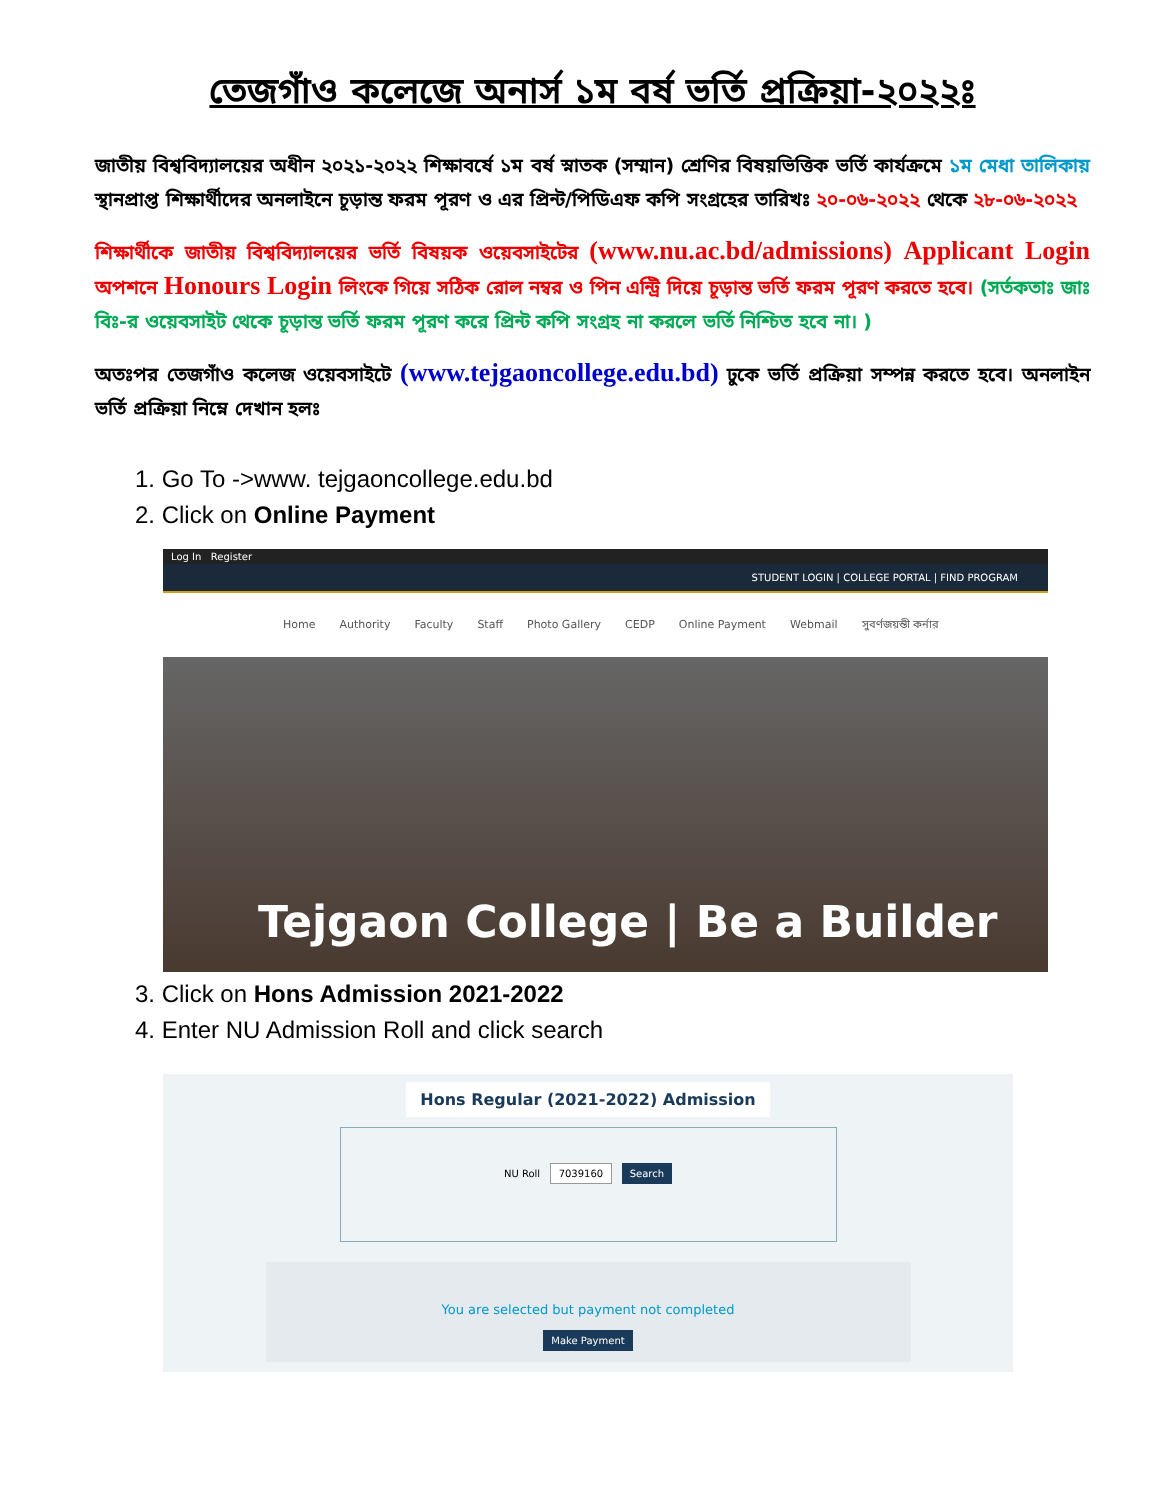তেজগাঁও কলেজে অনার্স ১ম বর্ষ ভর্তি প্রক্রিয়া-২০২২ঃ
জাতীয় বিশ্ববিদ্যালয়ের অধীন ২০২১-২০২২ শিক্ষাবর্ষে ১ম বর্ষ স্নাতক (সম্মান) শ্রেণির বিষয়ভিত্তিক ভর্তি কার্যক্রমে ১ম মেধা তালিকায় স্থানপ্রাপ্ত শিক্ষার্থীদের অনলাইনে চূড়ান্ত ফরম পূরণ ও এর প্রিন্ট/পিডিএফ কপি সংগ্রহের তারিখঃ ২০-০৬-২০২২ থেকে ২৮-০৬-২০২২
শিক্ষার্থীকে জাতীয় বিশ্ববিদ্যালয়ের ভর্তি বিষয়ক ওয়েবসাইটের (www.nu.ac.bd/admissions) Applicant Login অপশনে Honours Login লিংকে গিয়ে সঠিক রোল নম্বর ও পিন এন্ট্রি দিয়ে চূড়ান্ত ভর্তি ফরম পূরণ করতে হবে। (সর্তকতাঃ জাঃ বিঃ-র ওয়েবসাইট থেকে চূড়ান্ত ভর্তি ফরম পূরণ করে প্রিন্ট কপি সংগ্রহ না করলে ভর্তি নিশ্চিত হবে না। )
অতঃপর তেজগাঁও কলেজ ওয়েবসাইটে (www.tejgaoncollege.edu.bd) ঢুকে ভর্তি প্রক্রিয়া সম্পন্ন করতে হবে। অনলাইন ভর্তি প্রক্রিয়া নিম্নে দেখান হলঃ
1. Go To ->www. tejgaoncollege.edu.bd
2. Click on Online Payment
Log In Register
STUDENT LOGIN | COLLEGE PORTAL | FIND PROGRAM
Home Authority Faculty Staff Photo Gallery CEDP Online Payment Webmail সুবর্ণজয়ন্তী কর্নার
Tejgaon College | Be a Builder
3. Click on Hons Admission 2021-2022
4. Enter NU Admission Roll and click search
Hons Regular (2021-2022) Admission
NU Roll 7039160 Search
You are selected but payment not completed
Make Payment